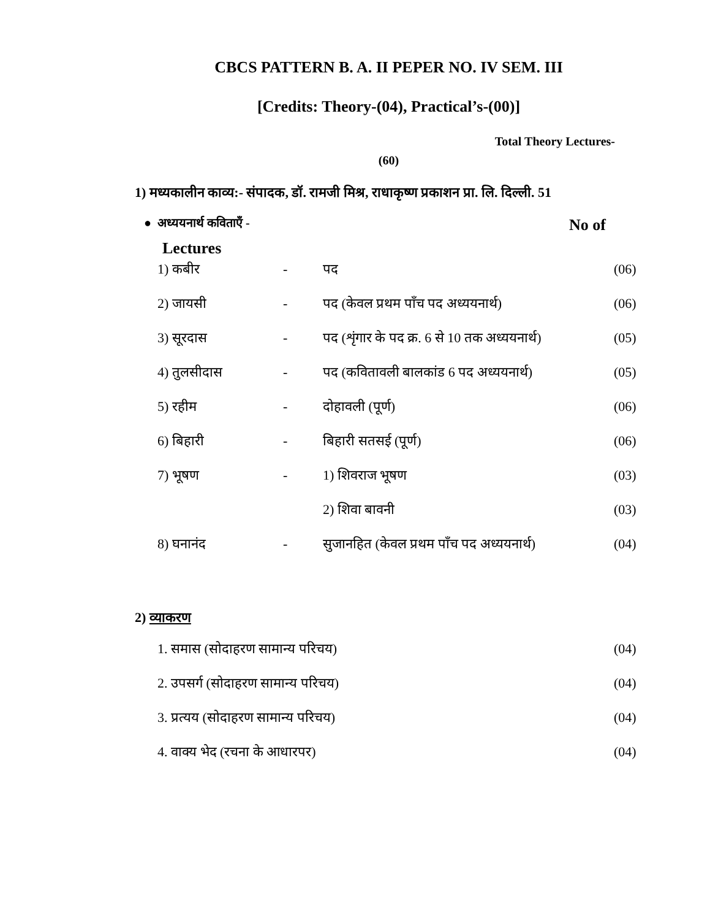CBCS PATTERN B. A. II PEPER NO. IV SEM. III
[Credits: Theory-(04), Practical’s-(00)]
Total Theory Lectures-
(60)
1) मध्यकालीन काव्य:- संपादक, डॉ. रामजी मिश्र, राधाकृष्ण प्रकाशन प्रा. लि. दिल्ली. 51
● अध्ययनार्थ कविताएँ - No of
Lectures
| 1) कबीर | - | पद | (06) |
| 2) जायसी | - | पद (केवल प्रथम पाँच पद अध्ययनार्थ) | (06) |
| 3) सूरदास | - | पद (शृंगार के पद क्र. 6 से 10 तक अध्ययनार्थ) | (05) |
| 4) तुलसीदास | - | पद (कवितावली बालकांड 6 पद अध्ययनार्थ) | (05) |
| 5) रहीम | - | दोहावली (पूर्ण) | (06) |
| 6) बिहारी | - | बिहारी सतसई (पूर्ण) | (06) |
| 7) भूषण | - | 1) शिवराज भूषण | (03) |
| | | 2) शिवा बावनी | (03) |
| 8) घनानंद | - | सुजानहित (केवल प्रथम पाँच पद अध्ययनार्थ) | (04) |
2) व्याकरण
| 1. समास (सोदाहरण सामान्य परिचय) | (04) |
| 2. उपसर्ग (सोदाहरण सामान्य परिचय) | (04) |
| 3. प्रत्यय (सोदाहरण सामान्य परिचय) | (04) |
| 4. वाक्य भेद (रचना के आधारपर) | (04) |